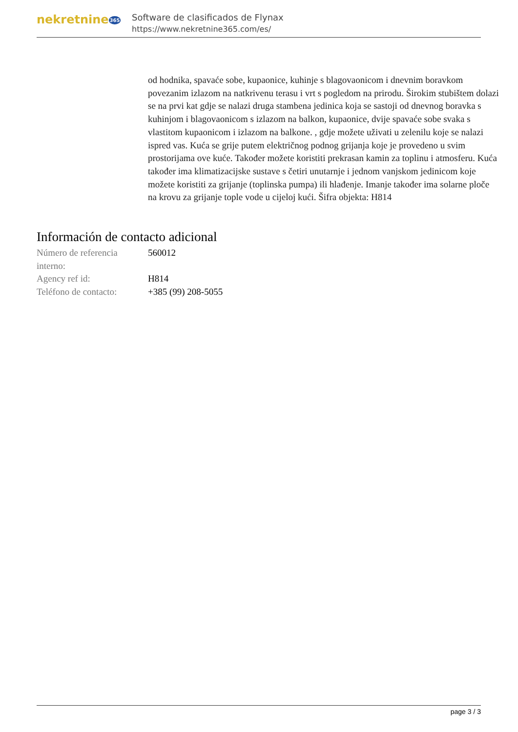nekretnine365
Software de clasificados de Flynax
https://www.nekretnine365.com/es/
od hodnika, spavaće sobe, kupaonice, kuhinje s blagovaonicom i dnevnim boravkom povezanim izlazom na natkrivenu terasu i vrt s pogledom na prirodu. Širokim stubištem dolazi se na prvi kat gdje se nalazi druga stambena jedinica koja se sastoji od dnevnog boravka s kuhinjom i blagovaonicom s izlazom na balkon, kupaonice, dvije spavaće sobe svaka s vlastitom kupaonicom i izlazom na balkone. , gdje možete uživati u zelenilu koje se nalazi ispred vas. Kuća se grije putem električnog podnog grijanja koje je provedeno u svim prostorijama ove kuće. Također možete koristiti prekrasan kamin za toplinu i atmosferu. Kuća također ima klimatizacijske sustave s četiri unutarnje i jednom vanjskom jedinicom koje možete koristiti za grijanje (toplinska pumpa) ili hlađenje. Imanje također ima solarne ploče na krovu za grijanje tople vode u cijeloj kući. Šifra objekta: H814
Información de contacto adicional
| Número de referencia interno: | 560012 |
| Agency ref id: | H814 |
| Teléfono de contacto: | +385 (99) 208-5055 |
page 3 / 3